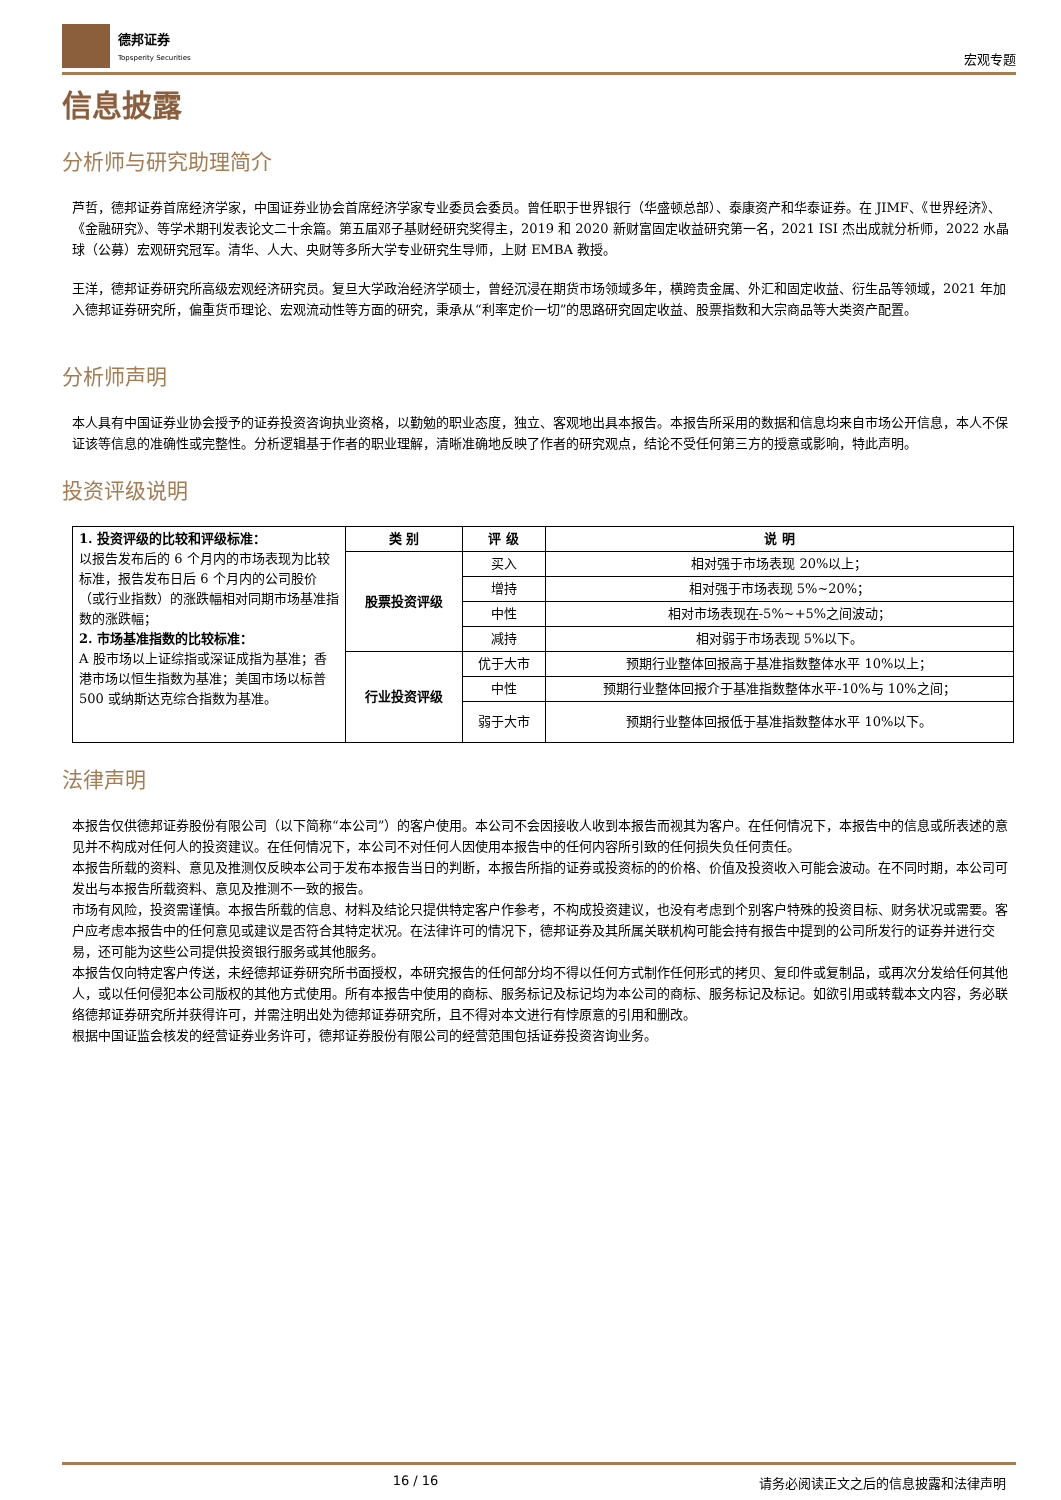德邦证券
Topsperity Securities
宏观专题
信息披露
分析师与研究助理简介
芦哲，德邦证券首席经济学家，中国证券业协会首席经济学家专业委员会委员。曾任职于世界银行（华盛顿总部）、泰康资产和华泰证券。在 JIMF、《世界经济》、《金融研究》、等学术期刊发表论文二十余篇。第五届邓子基财经研究奖得主，2019 和 2020 新财富固定收益研究第一名，2021 ISI 杰出成就分析师，2022 水晶球（公募）宏观研究冠军。清华、人大、央财等多所大学专业研究生导师，上财 EMBA 教授。
王洋，德邦证券研究所高级宏观经济研究员。复旦大学政治经济学硕士，曾经沉浸在期货市场领域多年，横跨贵金属、外汇和固定收益、衍生品等领域，2021 年加入德邦证券研究所，偏重货币理论、宏观流动性等方面的研究，秉承从“利率定价一切”的思路研究固定收益、股票指数和大宗商品等大类资产配置。
分析师声明
本人具有中国证券业协会授予的证券投资咨询执业资格，以勤勉的职业态度，独立、客观地出具本报告。本报告所采用的数据和信息均来自市场公开信息，本人不保证该等信息的准确性或完整性。分析逻辑基于作者的职业理解，清晰准确地反映了作者的研究观点，结论不受任何第三方的授意或影响，特此声明。
投资评级说明
| 1. 投资评级的比较和评级标准： 以报告发布后的 6 个月内的市场表现为比较标准，报告发布日后 6 个月内的公司股价（或行业指数）的涨跌幅相对同期市场基准指数的涨跌幅； 2. 市场基准指数的比较标准： A 股市场以上证综指或深证成指为基准；香港市场以恒生指数为基准；美国市场以标普 500 或纳斯达克综合指数为基准。 | 类 别 | 评 级 | 说 明 |
| | 股票投资评级 | 买入 | 相对强于市场表现 20%以上； |
| | | 增持 | 相对强于市场表现 5%~20%； |
| | | 中性 | 相对市场表现在-5%~+5%之间波动； |
| | | 减持 | 相对弱于市场表现 5%以下。 |
| | 行业投资评级 | 优于大市 | 预期行业整体回报高于基准指数整体水平 10%以上； |
| | | 中性 | 预期行业整体回报介于基准指数整体水平-10%与 10%之间； |
| | | 弱于大市 | 预期行业整体回报低于基准指数整体水平 10%以下。 |
法律声明
本报告仅供德邦证券股份有限公司（以下简称“本公司”）的客户使用。本公司不会因接收人收到本报告而视其为客户。在任何情况下，本报告中的信息或所表述的意见并不构成对任何人的投资建议。在任何情况下，本公司不对任何人因使用本报告中的任何内容所引致的任何损失负任何责任。
本报告所载的资料、意见及推测仅反映本公司于发布本报告当日的判断，本报告所指的证券或投资标的的价格、价值及投资收入可能会波动。在不同时期，本公司可发出与本报告所载资料、意见及推测不一致的报告。
市场有风险，投资需谨慎。本报告所载的信息、材料及结论只提供特定客户作参考，不构成投资建议，也没有考虑到个别客户特殊的投资目标、财务状况或需要。客户应考虑本报告中的任何意见或建议是否符合其特定状况。在法律许可的情况下，德邦证券及其所属关联机构可能会持有报告中提到的公司所发行的证券并进行交易，还可能为这些公司提供投资银行服务或其他服务。
本报告仅向特定客户传送，未经德邦证券研究所书面授权，本研究报告的任何部分均不得以任何方式制作任何形式的拷贝、复印件或复制品，或再次分发给任何其他人，或以任何侵犯本公司版权的其他方式使用。所有本报告中使用的商标、服务标记及标记均为本公司的商标、服务标记及标记。如欲引用或转载本文内容，务必联络德邦证券研究所并获得许可，并需注明出处为德邦证券研究所，且不得对本文进行有悖原意的引用和删改。
根据中国证监会核发的经营证券业务许可，德邦证券股份有限公司的经营范围包括证券投资咨询业务。
16 / 16 请务必阅读正文之后的信息披露和法律声明